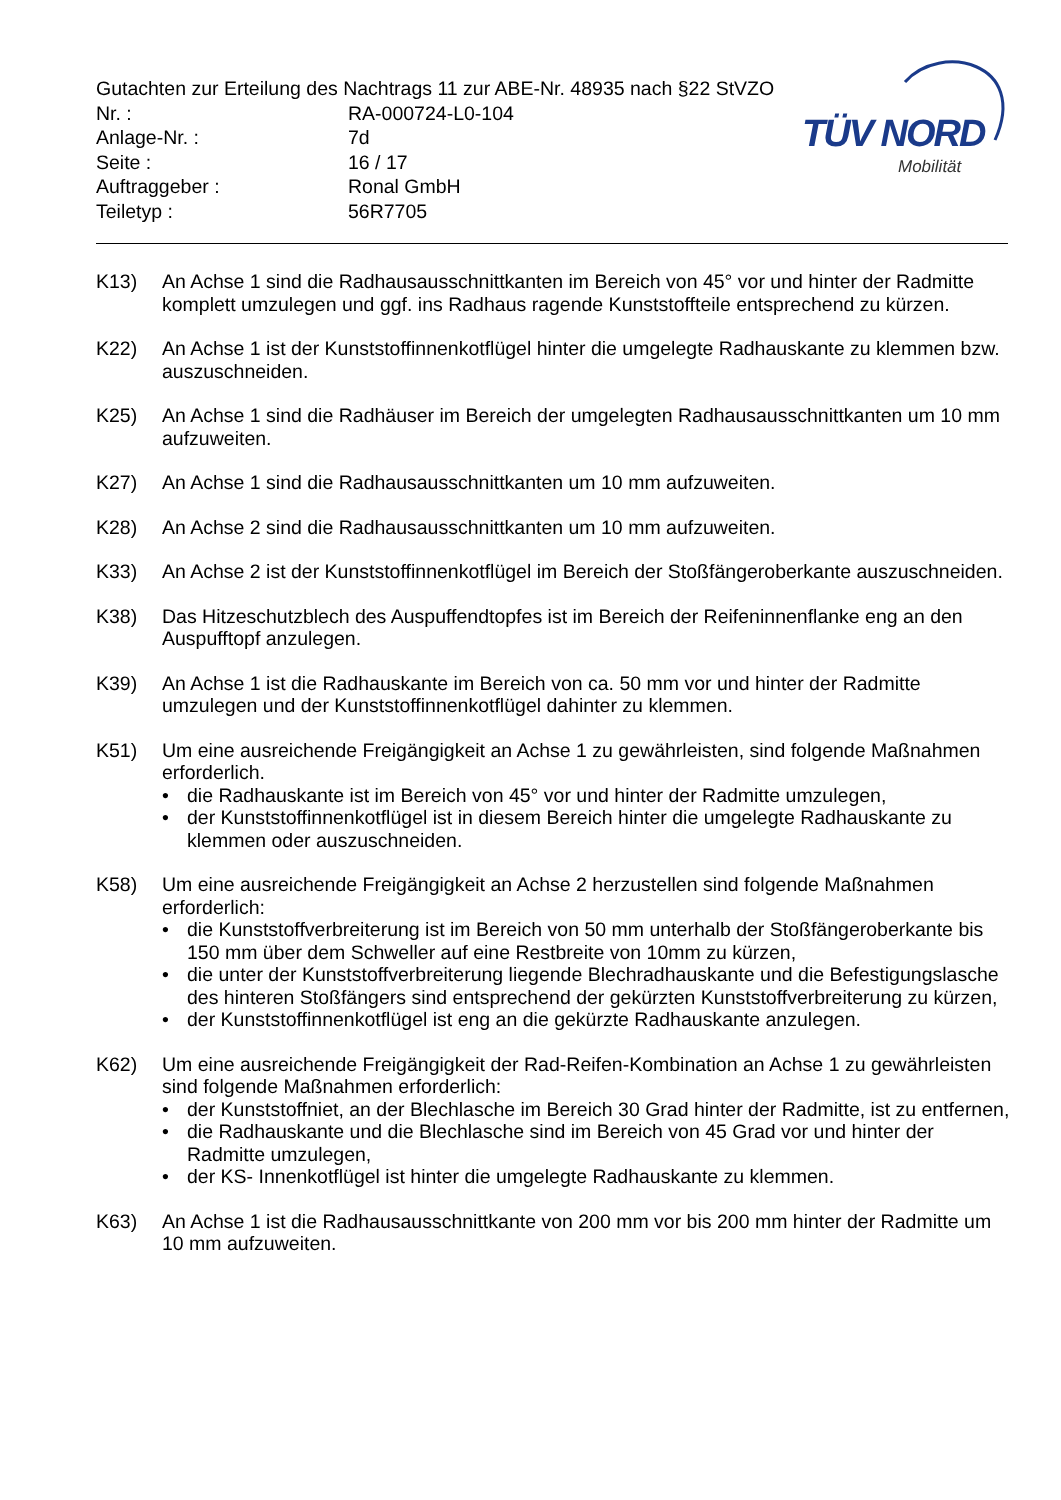Gutachten zur Erteilung des Nachtrags 11 zur ABE-Nr. 48935 nach §22 StVZO
| Nr. : | RA-000724-L0-104 |
| Anlage-Nr. : | 7d |
| Seite : | 16 / 17 |
| Auftraggeber : | Ronal GmbH |
| Teiletyp : | 56R7705 |
TÜV NORD
Mobilität
K13) An Achse 1 sind die Radhausausschnittkanten im Bereich von 45° vor und hinter der Radmitte komplett umzulegen und ggf. ins Radhaus ragende Kunststoffteile entsprechend zu kürzen.
K22) An Achse 1 ist der Kunststoffinnenkotflügel hinter die umgelegte Radhauskante zu klemmen bzw. auszuschneiden.
K25) An Achse 1 sind die Radhäuser im Bereich der umgelegten Radhausausschnittkanten um 10 mm aufzuweiten.
K27) An Achse 1 sind die Radhausausschnittkanten um 10 mm aufzuweiten.
K28) An Achse 2 sind die Radhausausschnittkanten um 10 mm aufzuweiten.
K33) An Achse 2 ist der Kunststoffinnenkotflügel im Bereich der Stoßfängeroberkante auszuschneiden.
K38) Das Hitzeschutzblech des Auspuffendtopfes ist im Bereich der Reifeninnenflanke eng an den Auspufftopf anzulegen.
K39) An Achse 1 ist die Radhauskante im Bereich von ca. 50 mm vor und hinter der Radmitte umzulegen und der Kunststoffinnenkotflügel dahinter zu klemmen.
K51) Um eine ausreichende Freigängigkeit an Achse 1 zu gewährleisten, sind folgende Maßnahmen erforderlich.
• die Radhauskante ist im Bereich von 45° vor und hinter der Radmitte umzulegen,
• der Kunststoffinnenkotflügel ist in diesem Bereich hinter die umgelegte Radhauskante zu klemmen oder auszuschneiden.
K58) Um eine ausreichende Freigängigkeit an Achse 2 herzustellen sind folgende Maßnahmen erforderlich:
• die Kunststoffverbreiterung ist im Bereich von 50 mm unterhalb der Stoßfängeroberkante bis 150 mm über dem Schweller auf eine Restbreite von 10mm zu kürzen,
• die unter der Kunststoffverbreiterung liegende Blechradhauskante und die Befestigungslasche des hinteren Stoßfängers sind entsprechend der gekürzten Kunststoffverbreiterung zu kürzen,
• der Kunststoffinnenkotflügel ist eng an die gekürzte Radhauskante anzulegen.
K62) Um eine ausreichende Freigängigkeit der Rad-Reifen-Kombination an Achse 1 zu gewährleisten sind folgende Maßnahmen erforderlich:
• der Kunststoffniet, an der Blechlasche im Bereich 30 Grad hinter der Radmitte, ist zu entfernen,
• die Radhauskante und die Blechlasche sind im Bereich von 45 Grad vor und hinter der Radmitte umzulegen,
• der KS- Innenkotflügel ist hinter die umgelegte Radhauskante zu klemmen.
K63) An Achse 1 ist die Radhausausschnittkante von 200 mm vor bis 200 mm hinter der Radmitte um 10 mm aufzuweiten.